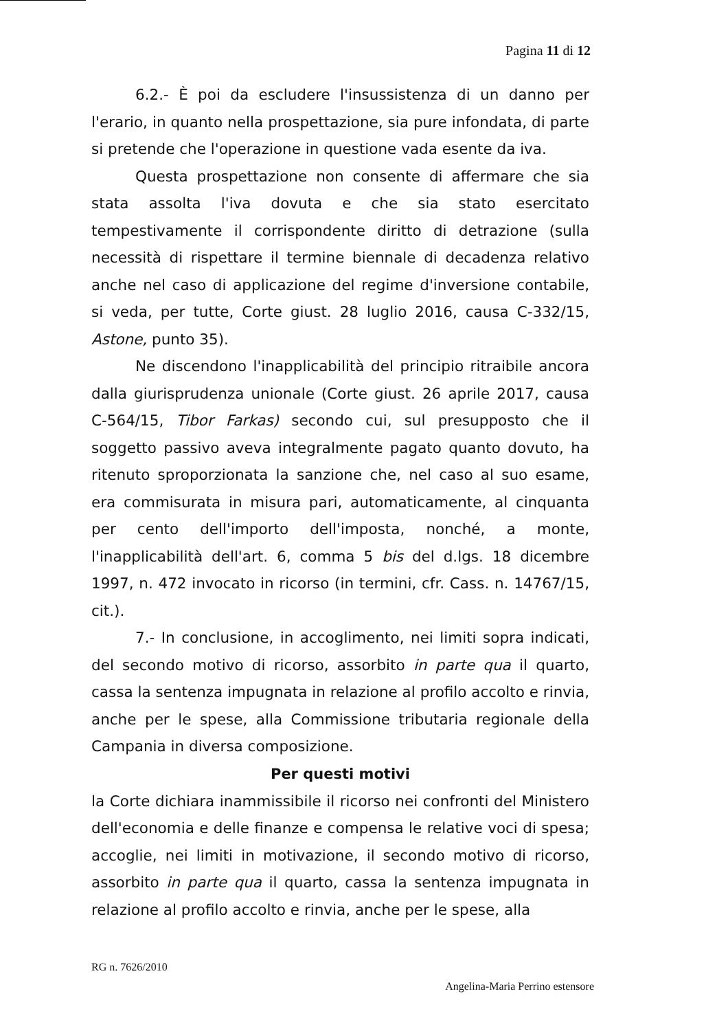Pagina 11 di 12
6.2.- È poi da escludere l'insussistenza di un danno per l'erario, in quanto nella prospettazione, sia pure infondata, di parte si pretende che l'operazione in questione vada esente da iva.
Questa prospettazione non consente di affermare che sia stata assolta l'iva dovuta e che sia stato esercitato tempestivamente il corrispondente diritto di detrazione (sulla necessità di rispettare il termine biennale di decadenza relativo anche nel caso di applicazione del regime d'inversione contabile, si veda, per tutte, Corte giust. 28 luglio 2016, causa C-332/15, Astone, punto 35).
Ne discendono l'inapplicabilità del principio ritraibile ancora dalla giurisprudenza unionale (Corte giust. 26 aprile 2017, causa C-564/15, Tibor Farkas) secondo cui, sul presupposto che il soggetto passivo aveva integralmente pagato quanto dovuto, ha ritenuto sproporzionata la sanzione che, nel caso al suo esame, era commisurata in misura pari, automaticamente, al cinquanta per cento dell'importo dell'imposta, nonché, a monte, l'inapplicabilità dell'art. 6, comma 5 bis del d.lgs. 18 dicembre 1997, n. 472 invocato in ricorso (in termini, cfr. Cass. n. 14767/15, cit.).
7.- In conclusione, in accoglimento, nei limiti sopra indicati, del secondo motivo di ricorso, assorbito in parte qua il quarto, cassa la sentenza impugnata in relazione al profilo accolto e rinvia, anche per le spese, alla Commissione tributaria regionale della Campania in diversa composizione.
Per questi motivi
la Corte dichiara inammissibile il ricorso nei confronti del Ministero dell'economia e delle finanze e compensa le relative voci di spesa; accoglie, nei limiti in motivazione, il secondo motivo di ricorso, assorbito in parte qua il quarto, cassa la sentenza impugnata in relazione al profilo accolto e rinvia, anche per le spese, alla
RG n. 7626/2010
Angelina-Maria Perrino estensore